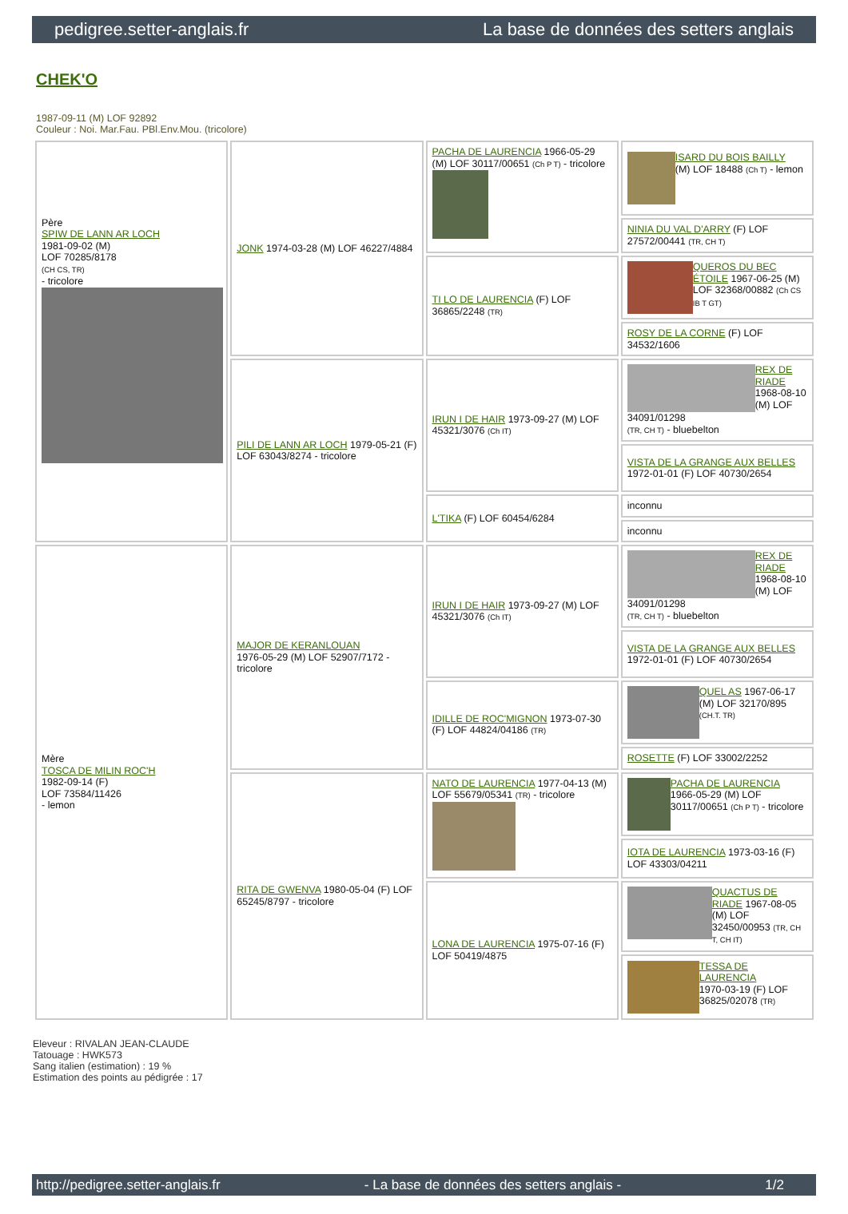pedigree.setter-anglais.fr La base de données des setters anglais
CHEK'O
1987-09-11 (M) LOF 92892
Couleur : Noi. Mar.Fau. PBl.Env.Mou. (tricolore)
| Père SPIW DE LANN AR LOCH 1981-09-02 (M) LOF 70285/8178 (CH CS, TR) - tricolore | JONK 1974-03-28 (M) LOF 46227/4884 | PACHA DE LAURENCIA 1966-05-29 (M) LOF 30117/00651 (Ch P T) - tricolore | ISARD DU BOIS BAILLY (M) LOF 18488 (Ch T) - lemon |
| | | | NINIA DU VAL D'ARRY (F) LOF 27572/00441 (TR, CH T) |
| | | TI LO DE LAURENCIA (F) LOF 36865/2248 (TR) | QUEROS DU BEC ÉTOILE 1967-06-25 (M) LOF 32368/00882 (Ch CS IB T GT) |
| | | | ROSY DE LA CORNE (F) LOF 34532/1606 |
| | PILI DE LANN AR LOCH 1979-05-21 (F) LOF 63043/8274 - tricolore | IRUN I DE HAIR 1973-09-27 (M) LOF 45321/3076 (Ch IT) | REX DE RIADE 1968-08-10 (M) LOF 34091/01298 (TR, CH T) - bluebelton |
| | | | VISTA DE LA GRANGE AUX BELLES 1972-01-01 (F) LOF 40730/2654 |
| | | L'TIKA (F) LOF 60454/6284 | inconnu |
| | | | inconnu |
| Mère TOSCA DE MILIN ROC'H 1982-09-14 (F) LOF 73584/11426 - lemon | MAJOR DE KERANLOUAN 1976-05-29 (M) LOF 52907/7172 - tricolore | IRUN I DE HAIR 1973-09-27 (M) LOF 45321/3076 (Ch IT) | REX DE RIADE 1968-08-10 (M) LOF 34091/01298 (TR, CH T) - bluebelton |
| | | | VISTA DE LA GRANGE AUX BELLES 1972-01-01 (F) LOF 40730/2654 |
| | | IDILLE DE ROC'MIGNON 1973-07-30 (F) LOF 44824/04186 (TR) | QUEL AS 1967-06-17 (M) LOF 32170/895 (CH.T. TR) |
| | | | ROSETTE (F) LOF 33002/2252 |
| | RITA DE GWENVA 1980-05-04 (F) LOF 65245/8797 - tricolore | NATO DE LAURENCIA 1977-04-13 (M) LOF 55679/05341 (TR) - tricolore | PACHA DE LAURENCIA 1966-05-29 (M) LOF 30117/00651 (Ch P T) - tricolore |
| | | | IOTA DE LAURENCIA 1973-03-16 (F) LOF 43303/04211 |
| | | LONA DE LAURENCIA 1975-07-16 (F) LOF 50419/4875 | QUACTUS DE RIADE 1967-08-05 (M) LOF 32450/00953 (TR, CH T, CH IT) |
| | | | TESSA DE LAURENCIA 1970-03-19 (F) LOF 36825/02078 (TR) |
Eleveur : RIVALAN JEAN-CLAUDE
Tatouage : HWK573
Sang italien (estimation) : 19 %
Estimation des points au pédigrée : 17
http://pedigree.setter-anglais.fr - La base de données des setters anglais - 1/2